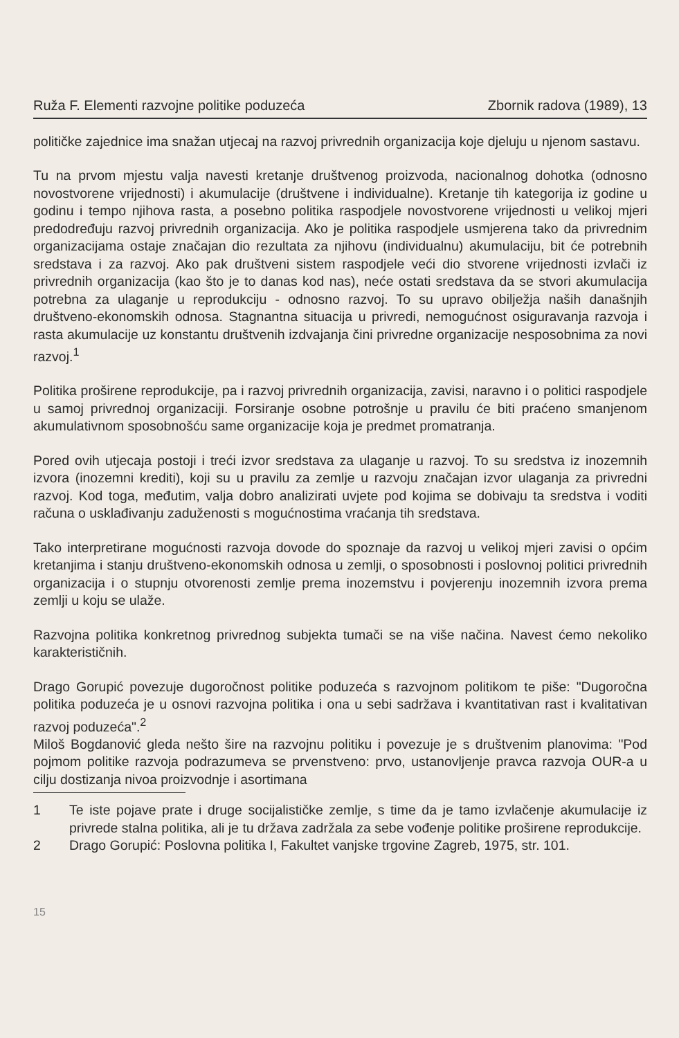Ruža F. Elementi razvojne politike poduzeća Zbornik radova (1989), 13
političke zajednice ima snažan utjecaj na razvoj privrednih organizacija koje djeluju u njenom sastavu.
Tu na prvom mjestu valja navesti kretanje društvenog proizvoda, nacionalnog dohotka (odnosno novostvorene vrijednosti) i akumulacije (društvene i individualne). Kretanje tih kategorija iz godine u godinu i tempo njihova rasta, a posebno politika raspodjele novostvorene vrijednosti u velikoj mjeri predodređuju razvoj privrednih organizacija. Ako je politika raspodjele usmjerena tako da privrednim organizacijama ostaje značajan dio rezultata za njihovu (individualnu) akumulaciju, bit će potrebnih sredstava i za razvoj. Ako pak društveni sistem raspodjele veći dio stvorene vrijednosti izvlači iz privrednih organizacija (kao što je to danas kod nas), neće ostati sredstava da se stvori akumulacija potrebna za ulaganje u reprodukciju - odnosno razvoj. To su upravo obilježja naših današnjih društveno-ekonomskih odnosa. Stagnantna situacija u privredi, nemogućnost osiguravanja razvoja i rasta akumulacije uz konstantu društvenih izdvajanja čini privredne organizacije nesposobnima za novi razvoj.<sup>1</sup>
Politika proširene reprodukcije, pa i razvoj privrednih organizacija, zavisi, naravno i o politici raspodjele u samoj privrednoj organizaciji. Forsiranje osobne potrošnje u pravilu će biti praćeno smanjenom akumulativnom sposobnošću same organizacije koja je predmet promatranja.
Pored ovih utjecaja postoji i treći izvor sredstava za ulaganje u razvoj. To su sredstva iz inozemnih izvora (inozemni krediti), koji su u pravilu za zemlje u razvoju značajan izvor ulaganja za privredni razvoj. Kod toga, međutim, valja dobro analizirati uvjete pod kojima se dobivaju ta sredstva i voditi računa o usklađivanju zaduženosti s mogućnostima vraćanja tih sredstava.
Tako interpretirane mogućnosti razvoja dovode do spoznaje da razvoj u velikoj mjeri zavisi o općim kretanjima i stanju društveno-ekonomskih odnosa u zemlji, o sposobnosti i poslovnoj politici privrednih organizacija i o stupnju otvorenosti zemlje prema inozemstvu i povjerenju inozemnih izvora prema zemlji u koju se ulaže.
Razvojna politika konkretnog privrednog subjekta tumači se na više načina. Navest ćemo nekoliko karakterističnih.
Drago Gorupić povezuje dugoročnost politike poduzeća s razvojnom politikom te piše: "Dugoročna politika poduzeća je u osnovi razvojna politika i ona u sebi sadržava i kvantitativan rast i kvalitativan razvoj poduzeća".<sup>2</sup>
Miloš Bogdanović gleda nešto šire na razvojnu politiku i povezuje je s društvenim planovima: "Pod pojmom politike razvoja podrazumeva se prvenstveno: prvo, ustanovljenje pravca razvoja OUR-a u cilju dostizanja nivoa proizvodnje i asortimana
1 Te iste pojave prate i druge socijalističke zemlje, s time da je tamo izvlačenje akumulacije iz privrede stalna politika, ali je tu država zadržala za sebe vođenje politike proširene reprodukcije.
2 Drago Gorupić: Poslovna politika I, Fakultet vanjske trgovine Zagreb, 1975, str. 101.
15